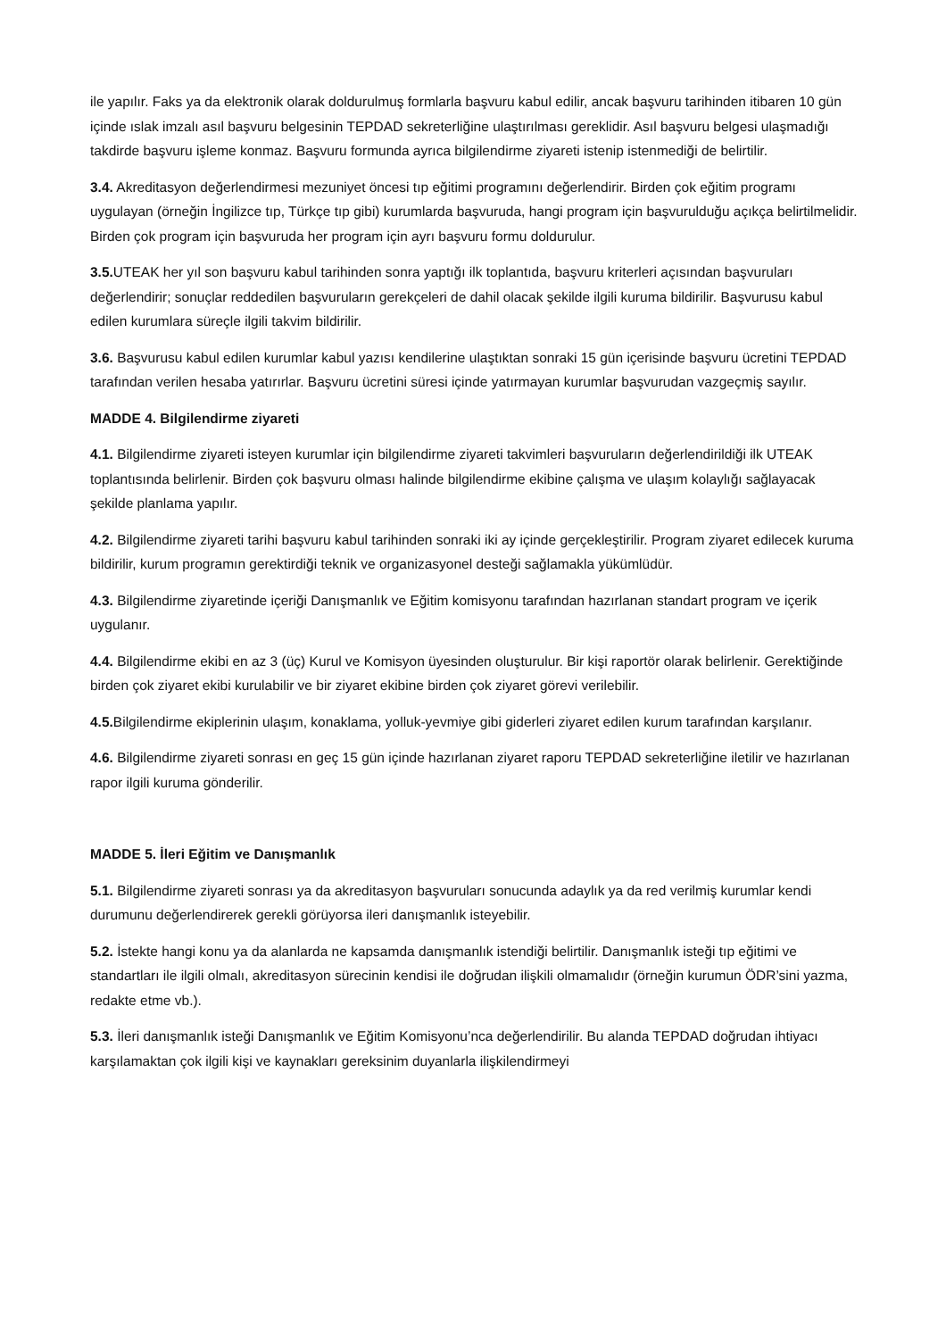ile yapılır. Faks ya da elektronik olarak doldurulmuş formlarla başvuru kabul edilir, ancak başvuru tarihinden itibaren 10 gün içinde ıslak imzalı asıl başvuru belgesinin TEPDAD sekreterliğine ulaştırılması gereklidir. Asıl başvuru belgesi ulaşmadığı takdirde başvuru işleme konmaz. Başvuru formunda ayrıca bilgilendirme ziyareti istenip istenmediği de belirtilir.
3.4. Akreditasyon değerlendirmesi mezuniyet öncesi tıp eğitimi programını değerlendirir. Birden çok eğitim programı uygulayan (örneğin İngilizce tıp, Türkçe tıp gibi) kurumlarda başvuruda, hangi program için başvurulduğu açıkça belirtilmelidir. Birden çok program için başvuruda her program için ayrı başvuru formu doldurulur.
3.5. UTEAK her yıl son başvuru kabul tarihinden sonra yaptığı ilk toplantıda, başvuru kriterleri açısından başvuruları değerlendirir; sonuçlar reddedilen başvuruların gerekçeleri de dahil olacak şekilde ilgili kuruma bildirilir. Başvurusu kabul edilen kurumlara süreçle ilgili takvim bildirilir.
3.6. Başvurusu kabul edilen kurumlar kabul yazısı kendilerine ulaştıktan sonraki 15 gün içerisinde başvuru ücretini TEPDAD tarafından verilen hesaba yatırırlar. Başvuru ücretini süresi içinde yatırmayan kurumlar başvurudan vazgeçmiş sayılır.
MADDE 4. Bilgilendirme ziyareti
4.1. Bilgilendirme ziyareti isteyen kurumlar için bilgilendirme ziyareti takvimleri başvuruların değerlendirildiği ilk UTEAK toplantısında belirlenir. Birden çok başvuru olması halinde bilgilendirme ekibine çalışma ve ulaşım kolaylığı sağlayacak şekilde planlama yapılır.
4.2. Bilgilendirme ziyareti tarihi başvuru kabul tarihinden sonraki iki ay içinde gerçekleştirilir. Program ziyaret edilecek kuruma bildirilir, kurum programın gerektirdiği teknik ve organizasyonel desteği sağlamakla yükümlüdür.
4.3. Bilgilendirme ziyaretinde içeriği Danışmanlık ve Eğitim komisyonu tarafından hazırlanan standart program ve içerik uygulanır.
4.4. Bilgilendirme ekibi en az 3 (üç) Kurul ve Komisyon üyesinden oluşturulur. Bir kişi raportör olarak belirlenir. Gerektiğinde birden çok ziyaret ekibi kurulabilir ve bir ziyaret ekibine birden çok ziyaret görevi verilebilir.
4.5. Bilgilendirme ekiplerinin ulaşım, konaklama, yolluk-yevmiye gibi giderleri ziyaret edilen kurum tarafından karşılanır.
4.6. Bilgilendirme ziyareti sonrası en geç 15 gün içinde hazırlanan ziyaret raporu TEPDAD sekreterliğine iletilir ve hazırlanan rapor ilgili kuruma gönderilir.
MADDE 5. İleri Eğitim ve Danışmanlık
5.1. Bilgilendirme ziyareti sonrası ya da akreditasyon başvuruları sonucunda adaylık ya da red verilmiş kurumlar kendi durumunu değerlendirerek gerekli görüyorsa ileri danışmanlık isteyebilir.
5.2. İstekte hangi konu ya da alanlarda ne kapsamda danışmanlık istendiği belirtilir. Danışmanlık isteği tıp eğitimi ve standartları ile ilgili olmalı, akreditasyon sürecinin kendisi ile doğrudan ilişkili olmamalıdır (örneğin kurumun ÖDR’sini yazma, redakte etme vb.).
5.3. İleri danışmanlık isteği Danışmanlık ve Eğitim Komisyonu’nca değerlendirilir. Bu alanda TEPDAD doğrudan ihtiyacı karşılamaktan çok ilgili kişi ve kaynakları gereksinim duyanlarla ilişkilendirmeyi